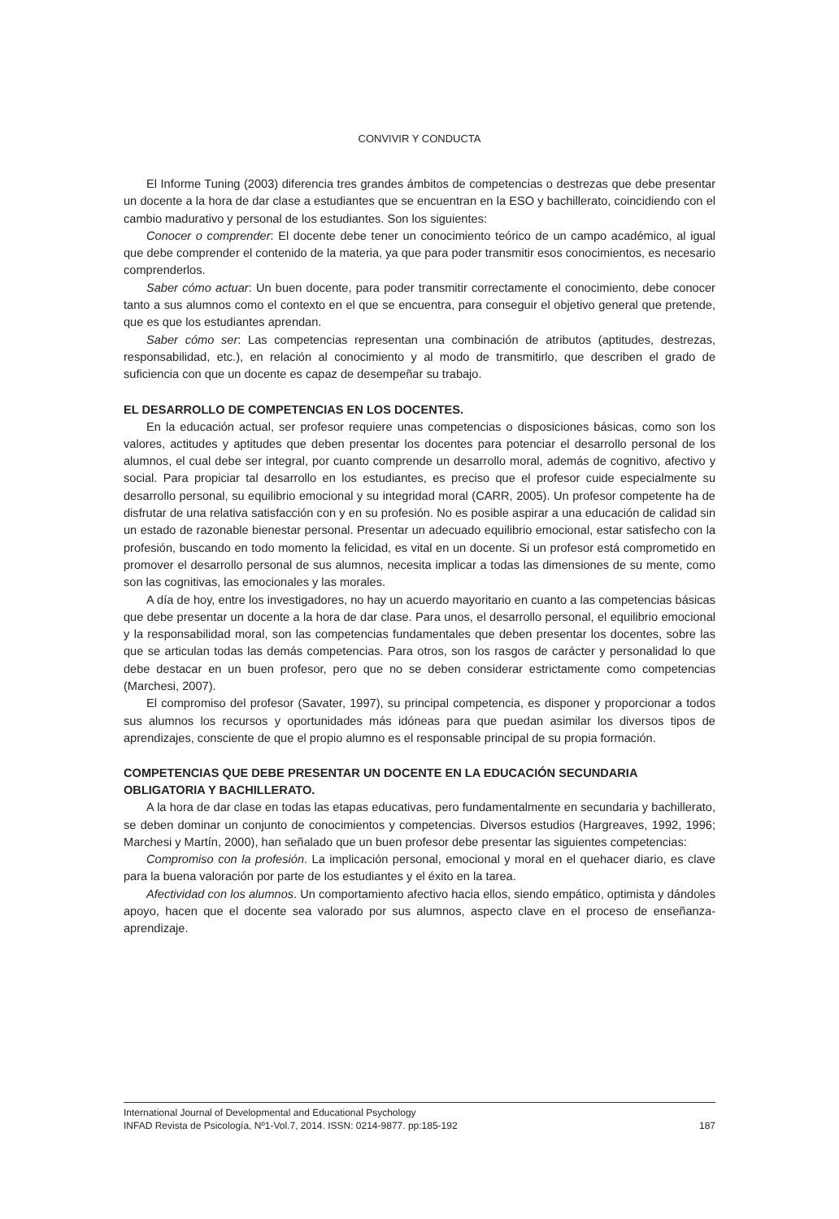CONVIVIR Y CONDUCTA
El Informe Tuning (2003) diferencia tres grandes ámbitos de competencias o destrezas que debe presentar un docente a la hora de dar clase a estudiantes que se encuentran en la ESO y bachillerato, coincidiendo con el cambio madurativo y personal de los estudiantes. Son los siguientes:
Conocer o comprender: El docente debe tener un conocimiento teórico de un campo académico, al igual que debe comprender el contenido de la materia, ya que para poder transmitir esos conocimientos, es necesario comprenderlos.
Saber cómo actuar: Un buen docente, para poder transmitir correctamente el conocimiento, debe conocer tanto a sus alumnos como el contexto en el que se encuentra, para conseguir el objetivo general que pretende, que es que los estudiantes aprendan.
Saber cómo ser: Las competencias representan una combinación de atributos (aptitudes, destrezas, responsabilidad, etc.), en relación al conocimiento y al modo de transmitirlo, que describen el grado de suficiencia con que un docente es capaz de desempeñar su trabajo.
EL DESARROLLO DE COMPETENCIAS EN LOS DOCENTES.
En la educación actual, ser profesor requiere unas competencias o disposiciones básicas, como son los valores, actitudes y aptitudes que deben presentar los docentes para potenciar el desarrollo personal de los alumnos, el cual debe ser integral, por cuanto comprende un desarrollo moral, además de cognitivo, afectivo y social. Para propiciar tal desarrollo en los estudiantes, es preciso que el profesor cuide especialmente su desarrollo personal, su equilibrio emocional y su integridad moral (CARR, 2005). Un profesor competente ha de disfrutar de una relativa satisfacción con y en su profesión. No es posible aspirar a una educación de calidad sin un estado de razonable bienestar personal. Presentar un adecuado equilibrio emocional, estar satisfecho con la profesión, buscando en todo momento la felicidad, es vital en un docente. Si un profesor está comprometido en promover el desarrollo personal de sus alumnos, necesita implicar a todas las dimensiones de su mente, como son las cognitivas, las emocionales y las morales.
A día de hoy, entre los investigadores, no hay un acuerdo mayoritario en cuanto a las competencias básicas que debe presentar un docente a la hora de dar clase. Para unos, el desarrollo personal, el equilibrio emocional y la responsabilidad moral, son las competencias fundamentales que deben presentar los docentes, sobre las que se articulan todas las demás competencias. Para otros, son los rasgos de carácter y personalidad lo que debe destacar en un buen profesor, pero que no se deben considerar estrictamente como competencias (Marchesi, 2007).
El compromiso del profesor (Savater, 1997), su principal competencia, es disponer y proporcionar a todos sus alumnos los recursos y oportunidades más idóneas para que puedan asimilar los diversos tipos de aprendizajes, consciente de que el propio alumno es el responsable principal de su propia formación.
COMPETENCIAS QUE DEBE PRESENTAR UN DOCENTE EN LA EDUCACIÓN SECUNDARIA OBLIGATORIA Y BACHILLERATO.
A la hora de dar clase en todas las etapas educativas, pero fundamentalmente en secundaria y bachillerato, se deben dominar un conjunto de conocimientos y competencias. Diversos estudios (Hargreaves, 1992, 1996; Marchesi y Martín, 2000), han señalado que un buen profesor debe presentar las siguientes competencias:
Compromiso con la profesión. La implicación personal, emocional y moral en el quehacer diario, es clave para la buena valoración por parte de los estudiantes y el éxito en la tarea.
Afectividad con los alumnos. Un comportamiento afectivo hacia ellos, siendo empático, optimista y dándoles apoyo, hacen que el docente sea valorado por sus alumnos, aspecto clave en el proceso de enseñanza-aprendizaje.
International Journal of Developmental and Educational Psychology
INFAD Revista de Psicología, Nº1-Vol.7, 2014. ISSN: 0214-9877. pp:185-192 187